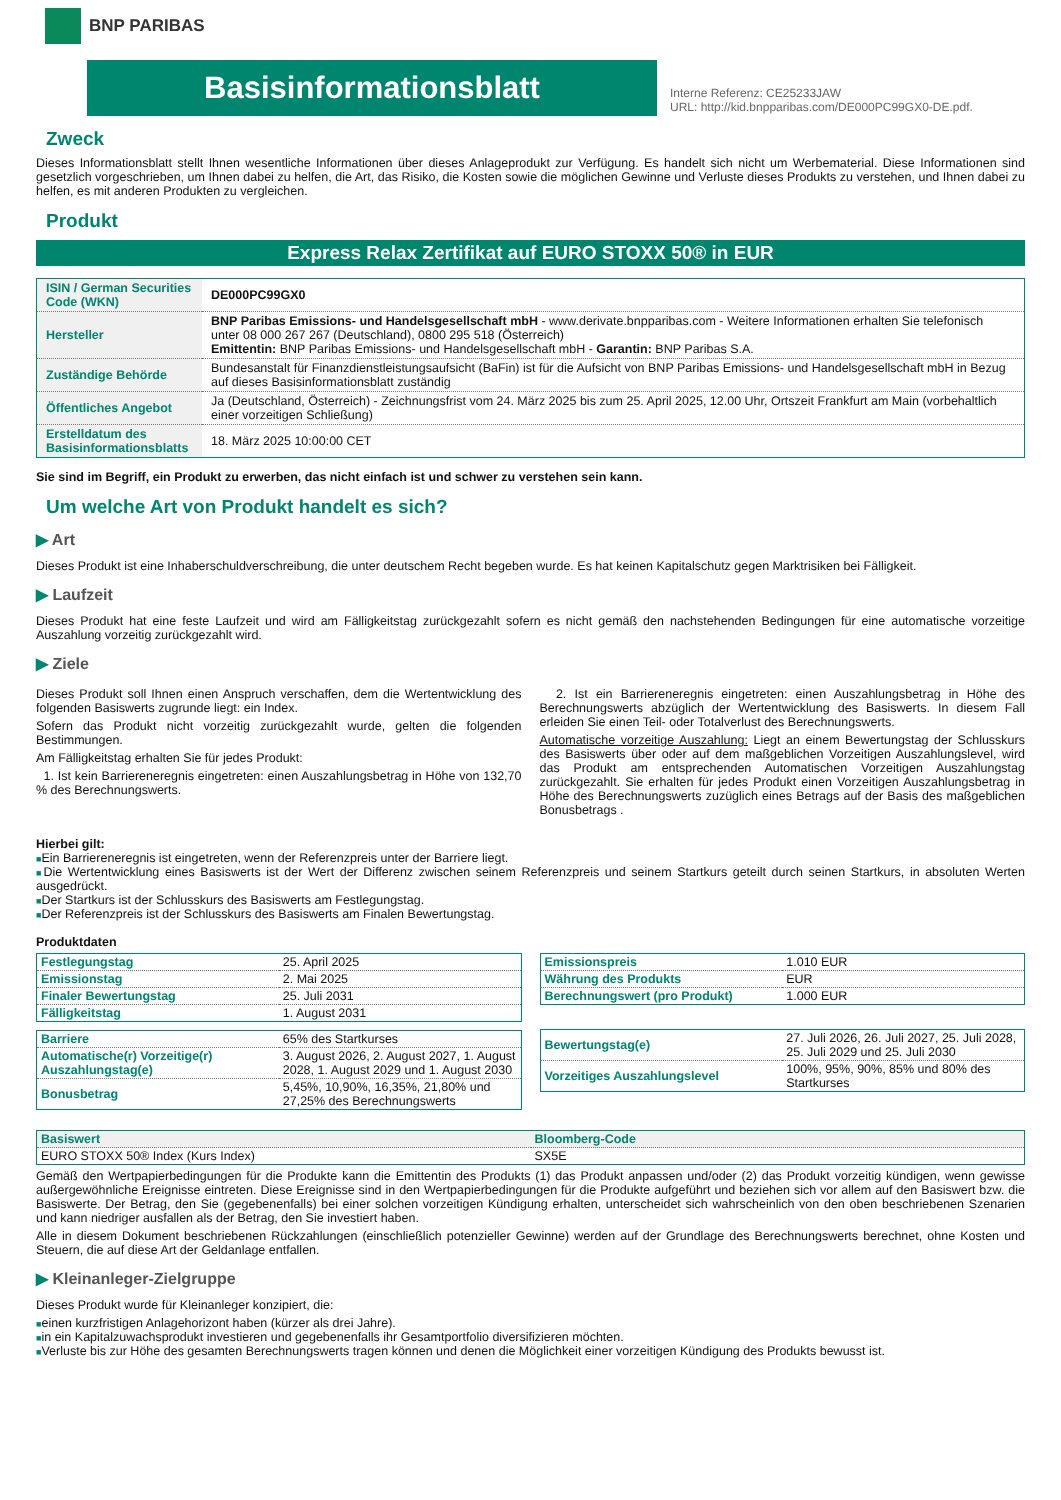BNP PARIBAS
Basisinformationsblatt
Interne Referenz: CE25233JAW
URL: http://kid.bnpparibas.com/DE000PC99GX0-DE.pdf.
Zweck
Dieses Informationsblatt stellt Ihnen wesentliche Informationen über dieses Anlageprodukt zur Verfügung. Es handelt sich nicht um Werbematerial. Diese Informationen sind gesetzlich vorgeschrieben, um Ihnen dabei zu helfen, die Art, das Risiko, die Kosten sowie die möglichen Gewinne und Verluste dieses Produkts zu verstehen, und Ihnen dabei zu helfen, es mit anderen Produkten zu vergleichen.
Produkt
Express Relax Zertifikat auf EURO STOXX 50® in EUR
| ISIN / German Securities Code (WKN) | DE000PC99GX0 |
| Hersteller | BNP Paribas Emissions- und Handelsgesellschaft mbH - www.derivate.bnpparibas.com - Weitere Informationen erhalten Sie telefonisch unter 08 000 267 267 (Deutschland), 0800 295 518 (Österreich) Emittentin: BNP Paribas Emissions- und Handelsgesellschaft mbH - Garantin: BNP Paribas S.A. |
| Zuständige Behörde | Bundesanstalt für Finanzdienstleistungsaufsicht (BaFin) ist für die Aufsicht von BNP Paribas Emissions- und Handelsgesellschaft mbH in Bezug auf dieses Basisinformationsblatt zuständig |
| Öffentliches Angebot | Ja (Deutschland, Österreich) - Zeichnungsfrist vom 24. März 2025 bis zum 25. April 2025, 12.00 Uhr, Ortszeit Frankfurt am Main (vorbehaltlich einer vorzeitigen Schließung) |
| Erstelldatum des Basisinformationsblatts | 18. März 2025 10:00:00 CET |
Sie sind im Begriff, ein Produkt zu erwerben, das nicht einfach ist und schwer zu verstehen sein kann.
Um welche Art von Produkt handelt es sich?
▶ Art
Dieses Produkt ist eine Inhaberschuldverschreibung, die unter deutschem Recht begeben wurde. Es hat keinen Kapitalschutz gegen Marktrisiken bei Fälligkeit.
▶ Laufzeit
Dieses Produkt hat eine feste Laufzeit und wird am Fälligkeitstag zurückgezahlt sofern es nicht gemäß den nachstehenden Bedingungen für eine automatische vorzeitige Auszahlung vorzeitig zurückgezahlt wird.
▶ Ziele
Dieses Produkt soll Ihnen einen Anspruch verschaffen, dem die Wertentwicklung des folgenden Basiswerts zugrunde liegt: ein Index.
Sofern das Produkt nicht vorzeitig zurückgezahlt wurde, gelten die folgenden Bestimmungen.
Am Fälligkeitstag erhalten Sie für jedes Produkt:
1. Ist kein Barriereneregnis eingetreten: einen Auszahlungsbetrag in Höhe von 132,70 % des Berechnungswerts.
2. Ist ein Barriereneregnis eingetreten: einen Auszahlungsbetrag in Höhe des Berechnungswerts abzüglich der Wertentwicklung des Basiswerts. In diesem Fall erleiden Sie einen Teil- oder Totalverlust des Berechnungswerts.
Automatische vorzeitige Auszahlung: Liegt an einem Bewertungstag der Schlusskurs des Basiswerts über oder auf dem maßgeblichen Vorzeitigen Auszahlungslevel, wird das Produkt am entsprechenden Automatischen Vorzeitigen Auszahlungstag zurückgezahlt. Sie erhalten für jedes Produkt einen Vorzeitigen Auszahlungsbetrag in Höhe des Berechnungswerts zuzüglich eines Betrags auf der Basis des maßgeblichen Bonusbetrags .
Hierbei gilt:
■Ein Barriereneregnis ist eingetreten, wenn der Referenzpreis unter der Barriere liegt.
■Die Wertentwicklung eines Basiswerts ist der Wert der Differenz zwischen seinem Referenzpreis und seinem Startkurs geteilt durch seinen Startkurs, in absoluten Werten ausgedrückt.
■Der Startkurs ist der Schlusskurs des Basiswerts am Festlegungstag.
■Der Referenzpreis ist der Schlusskurs des Basiswerts am Finalen Bewertungstag.
Produktdaten
| Festlegungstag | 25. April 2025 |
| Emissionstag | 2. Mai 2025 |
| Finaler Bewertungstag | 25. Juli 2031 |
| Fälligkeitstag | 1. August 2031 |
| Barriere | 65% des Startkurses |
| Automatische(r) Vorzeitige(r) Auszahlungstag(e) | 3. August 2026, 2. August 2027, 1. August 2028, 1. August 2029 und 1. August 2030 |
| Bonusbetrag | 5,45%, 10,90%, 16,35%, 21,80% und 27,25% des Berechnungswerts |
| Emissionspreis | 1.010 EUR |
| Währung des Produkts | EUR |
| Berechnungswert (pro Produkt) | 1.000 EUR |
| Bewertungstag(e) | 27. Juli 2026, 26. Juli 2027, 25. Juli 2028, 25. Juli 2029 und 25. Juli 2030 |
| Vorzeitiges Auszahlungslevel | 100%, 95%, 90%, 85% und 80% des Startkurses |
| Basiswert | Bloomberg-Code |
| --- | --- |
| EURO STOXX 50® Index (Kurs Index) | SX5E |
Gemäß den Wertpapierbedingungen für die Produkte kann die Emittentin des Produkts (1) das Produkt anpassen und/oder (2) das Produkt vorzeitig kündigen, wenn gewisse außergewöhnliche Ereignisse eintreten. Diese Ereignisse sind in den Wertpapierbedingungen für die Produkte aufgeführt und beziehen sich vor allem auf den Basiswert bzw. die Basiswerte. Der Betrag, den Sie (gegebenenfalls) bei einer solchen vorzeitigen Kündigung erhalten, unterscheidet sich wahrscheinlich von den oben beschriebenen Szenarien und kann niedriger ausfallen als der Betrag, den Sie investiert haben.
Alle in diesem Dokument beschriebenen Rückzahlungen (einschließlich potenzieller Gewinne) werden auf der Grundlage des Berechnungswerts berechnet, ohne Kosten und Steuern, die auf diese Art der Geldanlage entfallen.
▶ Kleinanleger-Zielgruppe
Dieses Produkt wurde für Kleinanleger konzipiert, die:
■einen kurzfristigen Anlagehorizont haben (kürzer als drei Jahre).
■in ein Kapitalzuwachsprodukt investieren und gegebenenfalls ihr Gesamtportfolio diversifizieren möchten.
■Verluste bis zur Höhe des gesamten Berechnungswerts tragen können und denen die Möglichkeit einer vorzeitigen Kündigung des Produkts bewusst ist.